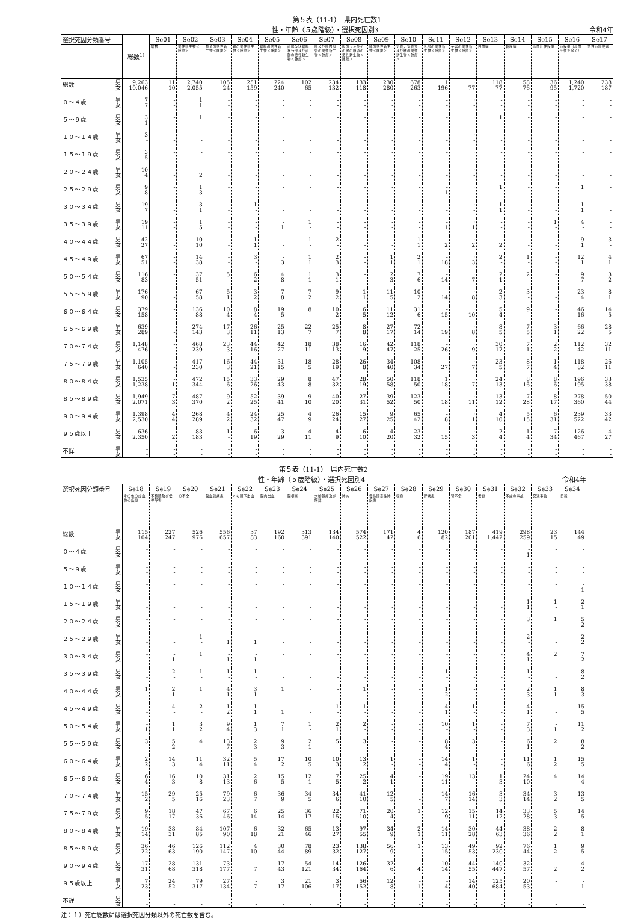第５表（11-1）　県内死亡数1
性・年齢（５歳階級）・選択死因別3 令和4年
| 選択死因分類番号 | | 総数<sup>1)</sup> | Se01 | Se02 | Se03 | Se04 | Se05 | Se06 | Se07 | Se08 | Se09 | Se10 | Se11 | Se12 | Se13 | Se14 | Se15 | Se16 | Se17 |
| --- | --- | --- | --- | --- | --- | --- | --- | --- | --- | --- | --- | --- | --- | --- | --- | --- | --- | --- | --- |
| | | | 結核 | 悪性新生物＜腫瘍＞ | 食道の悪性新生物＜腫瘍＞ | 胃の悪性新生物＜腫瘍＞ | 結腸の悪性新生物＜腫瘍＞ | 直腸Ｓ状結腸移行部及び直腸の悪性新生物＜腫瘍＞ | 肝及び肝内胆管の悪性新生物＜腫瘍＞ | 胆のう及びその他の胆道の悪性新生物＜腫瘍＞ | 膵の悪性新生物＜腫瘍＞ | 気管，気管支及び肺の悪性新生物＜腫瘍＞ | 乳房の悪性新生物＜腫瘍＞ | 子宮の悪性新生物＜腫瘍＞ | 白血病 | 糖尿病 | 高血圧性疾患 | 心疾患（高血圧性を除く） | 急性心筋梗塞 |
| 総数 | 男 女 | 9,263 10,046 | 11 10 | 2,740 2,055 | 105 24 | 251 159 | 224 240 | 102 65 | 234 132 | 133 118 | 230 280 | 678 263 | 1 196 | · 77 | 118 77 | 58 76 | 36 95 | 1,240 1,720 | 238 187 |
| ０～４歳 | 男 女 | 7 7 | - - | 1 1 | - - | - - | - - | - - | - - | - - | - - | - - | - - | · - | - - | - - | - - | - - | - - |
| ５～９歳 | 男 女 | 3 1 | - - | 1 - | - - | - - | - - | - - | - - | - - | - - | - - | - - | · - | 1 - | - - | - - | - - | - - |
| １０～１４歳 | 男 女 | 3 - | - - | - - | - - | - - | - - | - - | - - | - - | - - | - - | - - | · - | - - | - - | - - | - - | - - |
| １５～１９歳 | 男 女 | 3 5 | - - | - - | - - | - - | - - | - - | - - | - - | - - | - - | - - | · - | - - | - - | - - | - - | - - |
| ２０～２４歳 | 男 女 | 10 4 | - - | - 2 | - - | - - | - - | - - | - - | - - | - - | - - | - - | · - | - - | - - | - - | - - | - - |
| ２５～２９歳 | 男 女 | 9 8 | - - | 1 3 | - - | - - | - - | - - | - - | - - | - - | - - | - 1 | · - | 1 - | - - | - - | 1 - | - - |
| ３０～３４歳 | 男 女 | 19 7 | - - | 3 1 | - - | 1 - | - - | - - | - - | - - | - - | - - | - - | · - | 1 1 | - - | - - | 1 1 | - - |
| ３５～３９歳 | 男 女 | 19 11 | - - | 1 5 | - - | - - | - 1 | 1 - | - - | - - | - - | - - | - 1 | · 1 | - - | - - | 1 - | 4 - | - - |
| ４０～４４歳 | 男 女 | 42 27 | - - | 10 10 | - - | 1 1 | - - | 1 - | 2 - | - - | - - | 1 1 | - 2 | · 2 | - 2 | - - | - - | 9 1 | 3 - |
| ４５～４９歳 | 男 女 | 67 51 | - - | 14 38 | - - | 3 - | - 3 | 1 1 | 2 3 | - - | 1 1 | 2 1 | - 18 | · 3 | 2 - | 1 - | - - | 12 1 | 4 1 |
| ５０～５４歳 | 男 女 | 116 83 | - - | 37 51 | 5 - | 6 2 | 4 8 | 1 1 | 3 1 | - - | 2 3 | 7 6 | - 14 | · 7 | 2 1 | 2 - | - - | 9 7 | 3 2 |
| ５５～５９歳 | 男 女 | 176 90 | - - | 67 58 | 5 1 | 3 2 | 7 8 | 7 2 | 9 2 | 1 1 | 11 5 | 10 2 | - 14 | · 8 | 2 3 | 3 - | - - | 23 4 | 8 1 |
| ６０～６４歳 | 男 女 | 379 158 | - - | 136 88 | 10 4 | 8 4 | 19 5 | 8 - | 10 2 | 6 5 | 11 12 | 31 6 | - 15 | · 10 | 5 4 | 9 - | - - | 46 16 | 14 5 |
| ６５～６９歳 | 男 女 | 639 289 | - - | 274 143 | 17 3 | 26 11 | 25 13 | 22 7 | 25 7 | 8 8 | 27 17 | 72 14 | - 19 | · 8 | 8 5 | 7 5 | 3 1 | 66 22 | 28 5 |
| ７０～７４歳 | 男 女 | 1,148 476 | - - | 468 239 | 23 3 | 44 16 | 42 27 | 18 11 | 38 13 | 16 9 | 42 47 | 118 25 | - 26 | · 9 | 30 17 | 7 1 | 2 2 | 112 42 | 32 11 |
| ７５～７９歳 | 男 女 | 1,105 640 | - - | 417 230 | 16 3 | 44 21 | 31 15 | 18 5 | 28 19 | 26 8 | 34 40 | 108 34 | - 27 | · 7 | 23 5 | 8 7 | 1 4 | 118 82 | 26 11 |
| ８０～８４歳 | 男 女 | 1,535 1,238 | - 1 | 472 344 | 15 6 | 33 26 | 29 43 | 8 8 | 47 32 | 28 19 | 50 58 | 118 50 | 1 18 | · 7 | 24 13 | 8 16 | 8 6 | 196 195 | 33 38 |
| ８５～８９歳 | 男 女 | 1,949 2,071 | 7 3 | 487 370 | 9 2 | 52 25 | 39 41 | 9 10 | 40 20 | 27 31 | 39 52 | 123 50 | - 18 | · 11 | 13 12 | 7 28 | 8 17 | 278 360 | 50 44 |
| ９０～９４歳 | 男 女 | 1,398 2,530 | 4 4 | 268 289 | 4 2 | 24 32 | 25 47 | 4 9 | 26 24 | 15 27 | 9 25 | 65 42 | - 8 | · 1 | 4 10 | 5 15 | 6 31 | 239 522 | 33 42 |
| ９５歳以上 | 男 女 | 636 2,350 | - 2 | 83 183 | 1 - | 6 19 | 3 29 | 4 11 | 4 9 | 6 10 | 4 20 | 23 32 | - 15 | · 3 | 2 4 | 1 4 | 7 34 | 126 467 | 4 27 |
| 不詳 | 男 女 | - - | - - | - - | - - | - - | - - | - - | - - | - - | - - | - - | - - | · - | - - | - - | - - | - - | - - |
第５表（11-1）　県内死亡数2
性・年齢（５歳階級）・選択死因別4 令和4年
| 選択死因分類番号 | | Se18 | Se19 | Se20 | Se21 | Se22 | Se23 | Se24 | Se25 | Se26 | Se27 | Se28 | Se29 | Se30 | Se31 | Se32 | Se33 | Se34 |
| --- | --- | --- | --- | --- | --- | --- | --- | --- | --- | --- | --- | --- | --- | --- | --- | --- | --- | --- |
| | | その他の虚血性心疾患 | 不整脈及び伝導障害 | 心不全 | 脳血管疾患 | くも膜下出血 | 脳内出血 | 脳梗塞 | 大動脈瘤及び解離 | 肺炎 | 慢性閉塞性肺疾患 | 喘息 | 肝疾患 | 腎不全 | 老衰 | 不慮の事故 | 交通事故 | 自殺 |
| 総数 | 男 女 | 115 104 | 227 247 | 526 976 | 556 657 | 37 83 | 192 160 | 313 391 | 134 140 | 574 522 | 171 42 | 4 6 | 120 82 | 187 201 | 419 1,442 | 298 259 | 23 15 | 144 49 |
| ０～４歳 | 男 女 | - - | - - | - - | - - | - - | - - | - - | - - | - - | - - | - - | - - | - - | - - | - 1 | - - | - - |
| ５～９歳 | 男 女 | - - | - - | - - | - - | - - | - - | - - | - - | - - | - - | - - | - - | - - | - - | - - | - - | - - |
| １０～１４歳 | 男 女 | - - | - - | - - | - - | - - | - - | - - | - - | - - | - - | - - | - - | - - | - - | - - | - - | - 1 |
| １５～１９歳 | 男 女 | - - | - - | - - | - - | - - | - - | - - | - - | - - | - - | - - | - - | - - | - - | 1 1 | 1 - | 2 1 |
| ２０～２４歳 | 男 女 | - - | - - | - - | - - | - - | - - | - - | - - | - - | - - | - - | - - | - - | - - | 3 - | 1 - | 5 2 |
| ２５～２９歳 | 男 女 | - - | - - | 1 - | - 1 | - 1 | - - | - - | - - | - - | - - | - - | - - | - - | - - | 2 - | - - | 2 2 |
| ３０～３４歳 | 男 女 | - - | - 1 | 1 - | - 1 | - 1 | - - | - - | - - | - - | - - | - - | - - | - - | - - | 4 1 | 2 - | 7 2 |
| ３５～３９歳 | 男 女 | - - | 2 - | 1 - | 1 - | 1 - | - - | - - | - - | - - | - - | - - | 1 - | - - | - - | 1 - | - - | 8 2 |
| ４０～４４歳 | 男 女 | 1 - | 2 1 | 1 - | 4 1 | 3 1 | 1 - | - - | - - | 1 - | - - | - - | 1 2 | - - | - - | 2 3 | 1 1 | 8 3 |
| ４５～４９歳 | 男 女 | - - | 4 - | 2 - | 1 2 | 1 1 | - 1 | - - | 1 - | 1 - | - - | - - | 4 1 | 1 - | - - | 4 1 | - - | 15 5 |
| ５０～５４歳 | 男 女 | - 1 | 1 1 | 3 2 | 9 4 | 1 3 | 7 1 | 1 - | 2 1 | 2 - | - - | - - | 10 - | 1 - | - - | 7 3 | - 1 | 11 2 |
| ５５～５９歳 | 男 女 | 3 - | 5 2 | 4 - | 13 7 | 2 3 | 9 3 | 2 1 | 5 - | 3 - | - - | - - | 8 4 | 3 - | - - | 6 1 | 2 - | 8 2 |
| ６０～６４歳 | 男 女 | 2 2 | 14 3 | 11 4 | 32 11 | 5 4 | 17 2 | 10 5 | 10 3 | 13 2 | 1 - | - - | 14 4 | 1 - | - - | 11 6 | 1 2 | 15 5 |
| ６５～６９歳 | 男 女 | 6 4 | 16 3 | 10 8 | 31 13 | 2 6 | 15 5 | 12 1 | 7 5 | 25 2 | 4 1 | - - | 19 11 | 13 - | 1 3 | 24 10 | 4 - | 14 4 |
| ７０～７４歳 | 男 女 | 15 2 | 29 5 | 25 16 | 79 23 | 6 7 | 36 9 | 34 5 | 34 6 | 41 10 | 12 5 | - - | 14 7 | 16 14 | 3 3 | 34 14 | 3 2 | 13 5 |
| ７５～７９歳 | 男 女 | 9 5 | 18 17 | 47 36 | 67 46 | 6 14 | 25 14 | 36 17 | 22 15 | 71 10 | 20 4 | 1 - | 12 9 | 15 11 | 14 12 | 33 28 | 5 3 | 14 5 |
| ８０～８４歳 | 男 女 | 19 14 | 38 31 | 84 85 | 107 90 | 6 18 | 32 21 | 65 46 | 13 27 | 97 55 | 34 9 | 2 1 | 14 11 | 30 28 | 44 63 | 38 36 | 2 2 | 8 1 |
| ８５～８９歳 | 男 女 | 36 22 | 46 63 | 126 190 | 112 147 | 4 10 | 30 44 | 78 89 | 23 32 | 138 127 | 56 9 | 1 - | 13 15 | 49 53 | 92 230 | 76 44 | 1 2 | 9 5 |
| ９０～９４歳 | 男 女 | 17 31 | 28 68 | 131 318 | 73 177 | - 7 | 17 43 | 54 121 | 14 34 | 126 164 | 32 6 | - 4 | 10 14 | 44 55 | 140 447 | 32 57 | - 2 | 4 2 |
| ９５歳以上 | 男 女 | 7 23 | 24 52 | 79 317 | 27 134 | - 7 | 3 17 | 21 106 | 3 17 | 56 152 | 12 8 | - 1 | - 4 | 14 40 | 125 684 | 20 53 | - - | - 1 |
| 不詳 | 男 女 | - - | - - | - - | - - | - - | - - | - - | - - | - - | - - | - - | - - | - - | - - | - - | - - | - - |
注：１）死亡総数には選択死因分類以外の死亡数を含む。